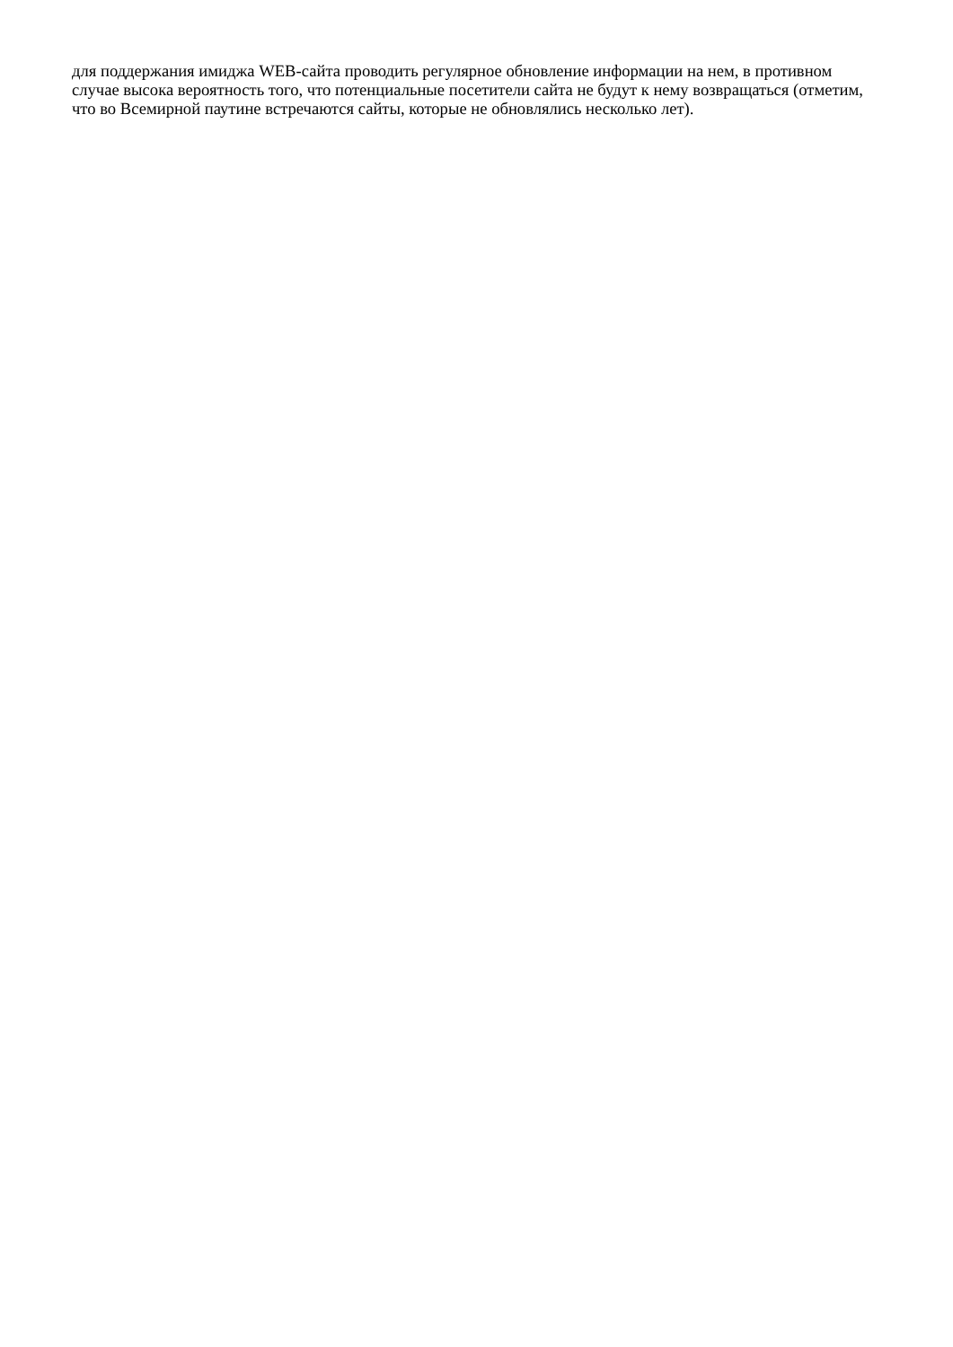для поддержания имиджа WEB-сайта проводить регулярное обновление информации на нем, в противном случае высока вероятность того, что потенциальные посетители сайта не будут к нему возвращаться (отметим, что во Всемирной паутине встречаются сайты, которые не обновлялись несколько лет).